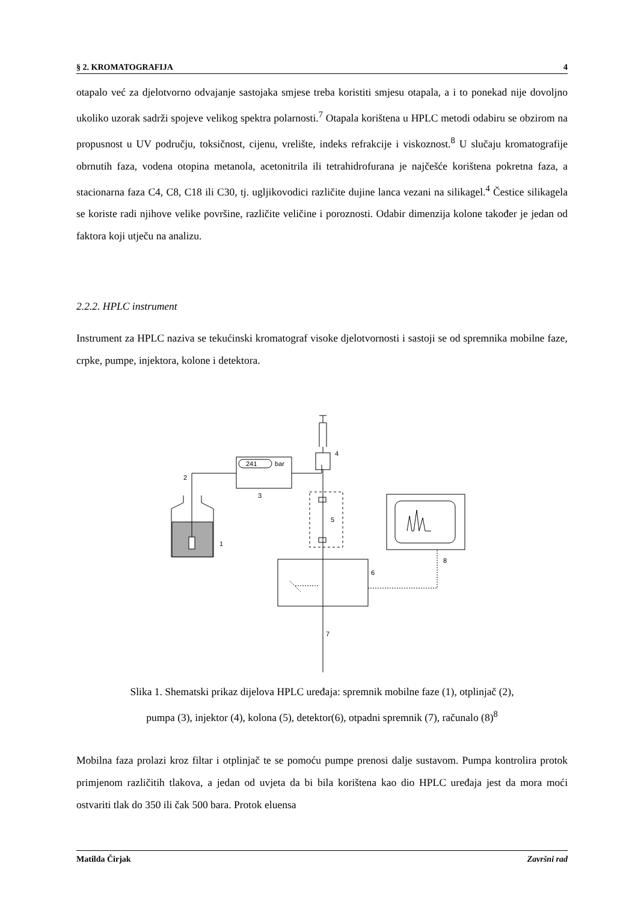§ 2. KROMATOGRAFIJA 4
otapalo već za djelotvorno odvajanje sastojaka smjese treba koristiti smjesu otapala, a i to ponekad nije dovoljno ukoliko uzorak sadrži spojeve velikog spektra polarnosti.<sup>7</sup> Otapala korištena u HPLC metodi odabiru se obzirom na propusnost u UV području, toksičnost, cijenu, vrelište, indeks refrakcije i viskoznost.<sup>8</sup> U slučaju kromatografije obrnutih faza, vodena otopina metanola, acetonitrila ili tetrahidrofurana je najčešće korištena pokretna faza, a stacionarna faza C4, C8, C18 ili C30, tj. ugljikovodici različite dujine lanca vezani na silikagel.<sup>4</sup> Čestice silikagela se koriste radi njihove velike površine, različite veličine i poroznosti. Odabir dimenzija kolone također je jedan od faktora koji utječu na analizu.
2.2.2. HPLC instrument
Instrument za HPLC naziva se tekućinski kromatograf visoke djelotvornosti i sastoji se od spremnika mobilne faze, crpke, pumpe, injektora, kolone i detektora.
2
1
3
4
5
6
7
8
241
bar
Slika 1. Shematski prikaz dijelova HPLC uređaja: spremnik mobilne faze (1), otplinjač (2),
pumpa (3), injektor (4), kolona (5), detektor(6), otpadni spremnik (7), računalo (8)<sup>8</sup>
Mobilna faza prolazi kroz filtar i otplinjač te se pomoću pumpe prenosi dalje sustavom. Pumpa kontrolira protok primjenom različitih tlakova, a jedan od uvjeta da bi bila korištena kao dio HPLC uređaja jest da mora moći ostvariti tlak do 350 ili čak 500 bara. Protok eluensa
Matilda Čirjak Završni rad